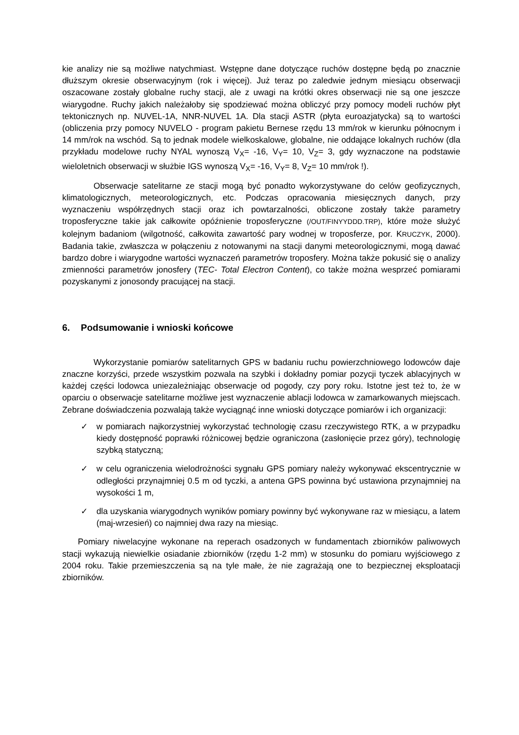kie analizy nie są możliwe natychmiast. Wstępne dane dotyczące ruchów dostępne będą po znacznie dłuższym okresie obserwacyjnym (rok i więcej). Już teraz po zaledwie jednym miesiącu obserwacji oszacowane zostały globalne ruchy stacji, ale z uwagi na krótki okres obserwacji nie są one jeszcze wiarygodne. Ruchy jakich należałoby się spodziewać można obliczyć przy pomocy modeli ruchów płyt tektonicznych np. NUVEL-1A, NNR-NUVEL 1A. Dla stacji ASTR (płyta euroazjatycka) są to wartości (obliczenia przy pomocy NUVELO - program pakietu Bernese rzędu 13 mm/rok w kierunku północnym i 14 mm/rok na wschód. Są to jednak modele wielkoskalowe, globalne, nie oddające lokalnych ruchów (dla przykładu modelowe ruchy NYAL wynoszą V<sub>X</sub>= -16, V<sub>Y</sub>= 10, V<sub>Z</sub>= 3, gdy wyznaczone na podstawie wieloletnich obserwacji w służbie IGS wynoszą V<sub>X</sub>= -16, V<sub>Y</sub>= 8, V<sub>Z</sub>= 10 mm/rok !).
Obserwacje satelitarne ze stacji mogą być ponadto wykorzystywane do celów geofizycznych, klimatologicznych, meteorologicznych, etc. Podczas opracowania miesięcznych danych, przy wyznaczeniu współrzędnych stacji oraz ich powtarzalności, obliczone zostały także parametry troposferyczne takie jak całkowite opóźnienie troposferyczne (/OUT/FINYYDDD.TRP), które może służyć kolejnym badaniom (wilgotność, całkowita zawartość pary wodnej w troposferze, por. KRUCZYK, 2000). Badania takie, zwłaszcza w połączeniu z notowanymi na stacji danymi meteorologicznymi, mogą dawać bardzo dobre i wiarygodne wartości wyznaczeń parametrów troposfery. Można także pokusić się o analizy zmienności parametrów jonosfery (TEC- Total Electron Content), co także można wesprzeć pomiarami pozyskanymi z jonosondy pracującej na stacji.
6. Podsumowanie i wnioski końcowe
Wykorzystanie pomiarów satelitarnych GPS w badaniu ruchu powierzchniowego lodowców daje znaczne korzyści, przede wszystkim pozwala na szybki i dokładny pomiar pozycji tyczek ablacyjnych w każdej części lodowca uniezależniając obserwacje od pogody, czy pory roku. Istotne jest też to, że w oparciu o obserwacje satelitarne możliwe jest wyznaczenie ablacji lodowca w zamarkowanych miejscach. Zebrane doświadczenia pozwalają także wyciągnąć inne wnioski dotyczące pomiarów i ich organizacji:
✓ w pomiarach najkorzystniej wykorzystać technologię czasu rzeczywistego RTK, a w przypadku kiedy dostępność poprawki różnicowej będzie ograniczona (zasłonięcie przez góry), technologię szybką statyczną;
✓ w celu ograniczenia wielodrożności sygnału GPS pomiary należy wykonywać ekscentrycznie w odległości przynajmniej 0.5 m od tyczki, a antena GPS powinna być ustawiona przynajmniej na wysokości 1 m,
✓ dla uzyskania wiarygodnych wyników pomiary powinny być wykonywane raz w miesiącu, a latem (maj-wrzesień) co najmniej dwa razy na miesiąc.
Pomiary niwelacyjne wykonane na reperach osadzonych w fundamentach zbiorników paliwowych stacji wykazują niewielkie osiadanie zbiorników (rzędu 1-2 mm) w stosunku do pomiaru wyjściowego z 2004 roku. Takie przemieszczenia są na tyle małe, że nie zagrażają one to bezpiecznej eksploatacji zbiorników.